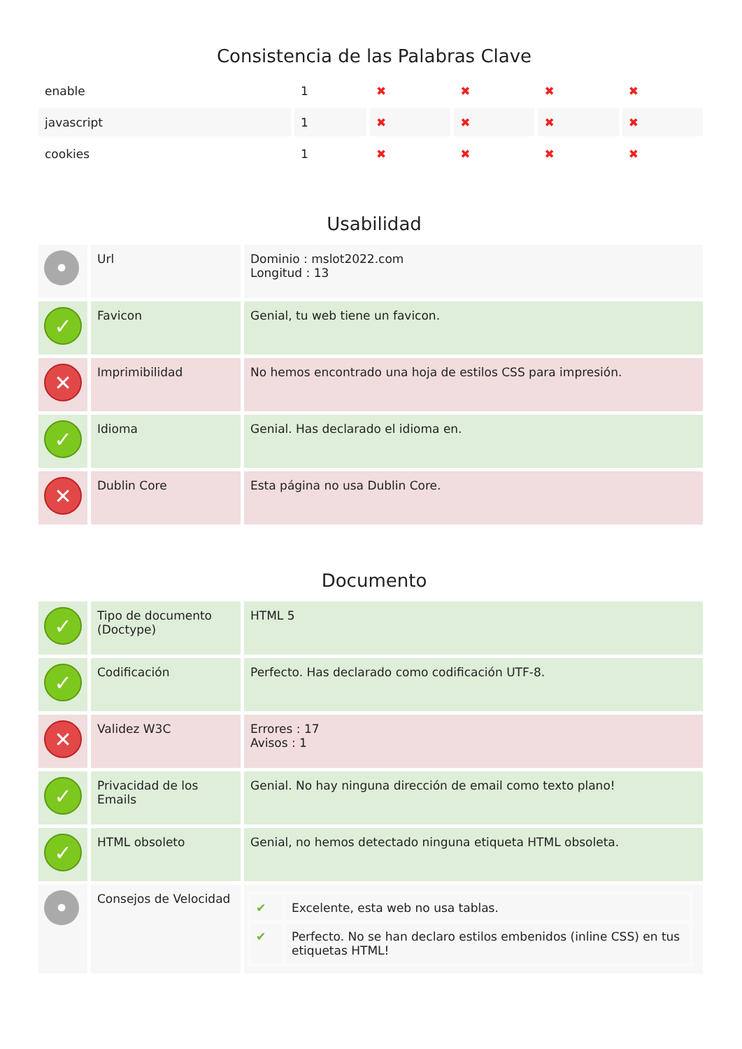Consistencia de las Palabras Clave
| enable | 1 | ✖ | ✖ | ✖ | ✖ |
| javascript | 1 | ✖ | ✖ | ✖ | ✖ |
| cookies | 1 | ✖ | ✖ | ✖ | ✖ |
Usabilidad
| • | Url | Dominio : mslot2022.com Longitud : 13 |
| ✓ | Favicon | Genial, tu web tiene un favicon. |
| ✕ | Imprimibilidad | No hemos encontrado una hoja de estilos CSS para impresión. |
| ✓ | Idioma | Genial. Has declarado el idioma en. |
| ✕ | Dublin Core | Esta página no usa Dublin Core. |
Documento
| ✓ | Tipo de documento (Doctype) | HTML 5 |
| ✓ | Codificación | Perfecto. Has declarado como codificación UTF-8. |
| ✕ | Validez W3C | Errores : 17 Avisos : 1 |
| ✓ | Privacidad de los Emails | Genial. No hay ninguna dirección de email como texto plano! |
| ✓ | HTML obsoleto | Genial, no hemos detectado ninguna etiqueta HTML obsoleta. |
| • | Consejos de Velocidad | / ✔ / Excelente, esta web no usa tablas. / / ✔ / Perfecto. No se han declaro estilos embenidos (inline CSS) en tus etiquetas HTML! / |